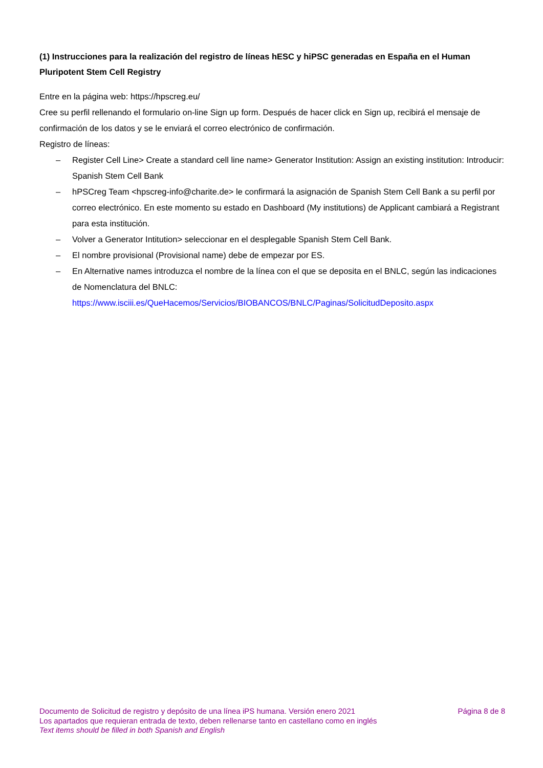(1) Instrucciones para la realización del registro de líneas hESC y hiPSC generadas en España en el Human Pluripotent Stem Cell Registry
Entre en la página web: https://hpscreg.eu/
Cree su perfil rellenando el formulario on-line Sign up form. Después de hacer click en Sign up, recibirá el mensaje de confirmación de los datos y se le enviará el correo electrónico de confirmación.
Registro de líneas:
– Register Cell Line> Create a standard cell line name> Generator Institution: Assign an existing institution: Introducir: Spanish Stem Cell Bank
– hPSCreg Team <hpscreg-info@charite.de> le confirmará la asignación de Spanish Stem Cell Bank a su perfil por correo electrónico. En este momento su estado en Dashboard (My institutions) de Applicant cambiará a Registrant para esta institución.
– Volver a Generator Intitution> seleccionar en el desplegable Spanish Stem Cell Bank.
– El nombre provisional (Provisional name) debe de empezar por ES.
– En Alternative names introduzca el nombre de la línea con el que se deposita en el BNLC, según las indicaciones de Nomenclatura del BNLC:
https://www.isciii.es/QueHacemos/Servicios/BIOBANCOS/BNLC/Paginas/SolicitudDeposito.aspx
Documento de Solicitud de registro y depósito de una línea iPS humana. Versión enero 2021 Página 8 de 8
Los apartados que requieran entrada de texto, deben rellenarse tanto en castellano como en inglés
Text items should be filled in both Spanish and English